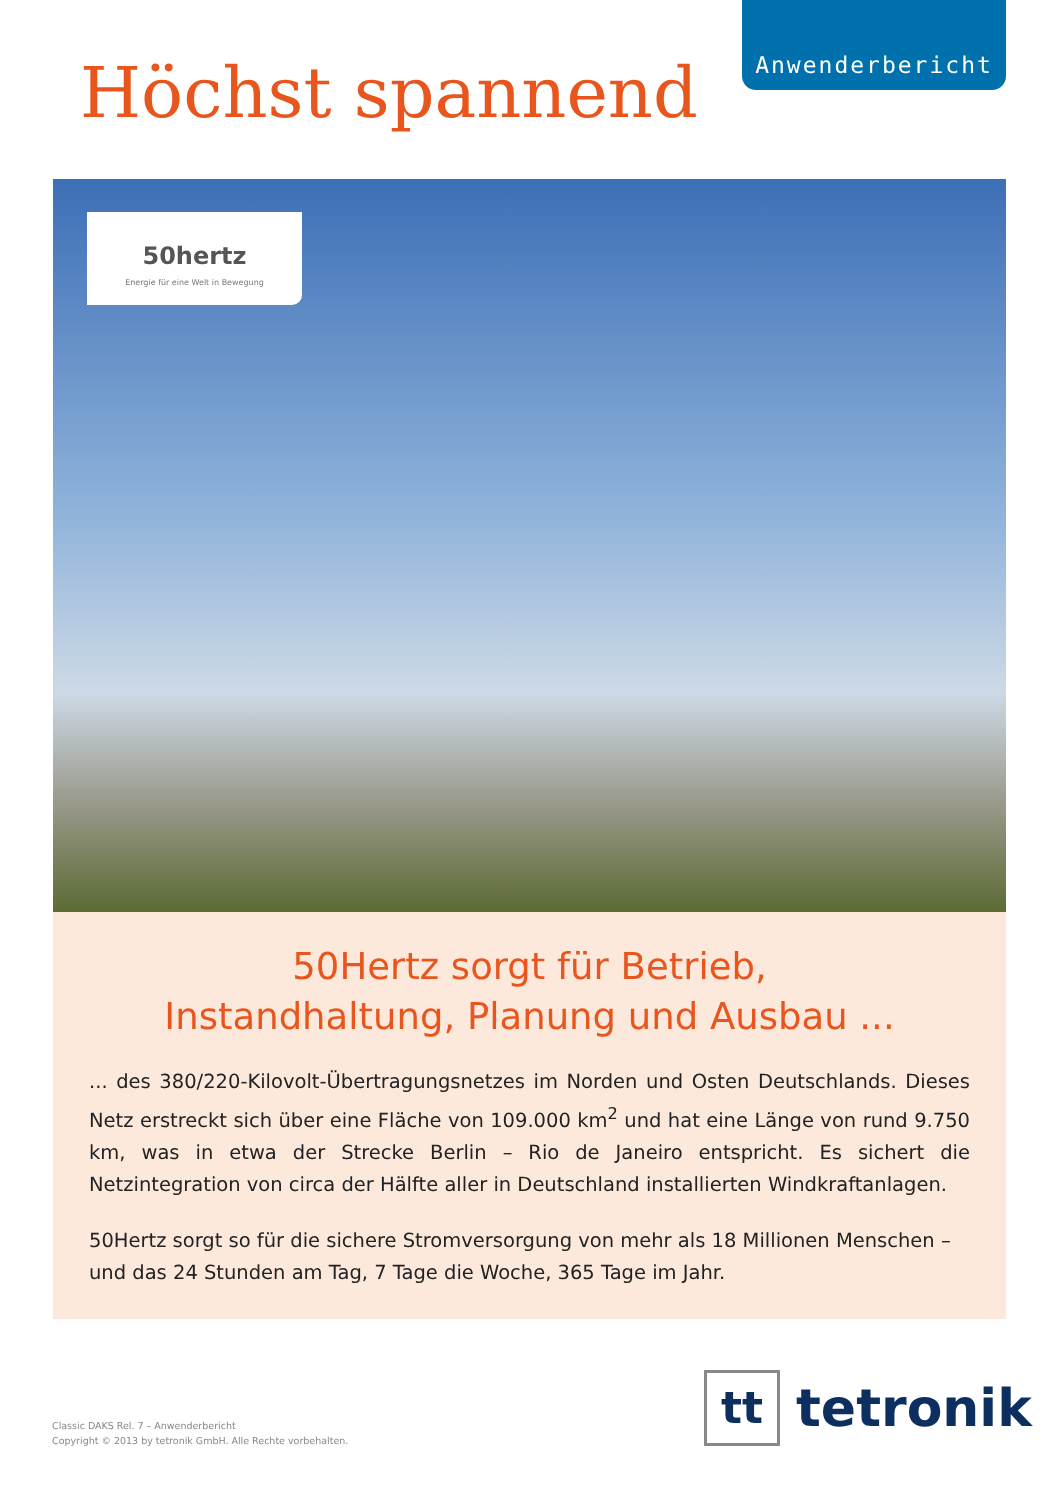Anwenderbericht
Höchst spannend
50hertz
Energie für eine Welt in Bewegung
50Hertz sorgt für Betrieb,
Instandhaltung, Planung und Ausbau ...
... des 380/220-Kilovolt-Übertragungsnetzes im Norden und Osten Deutschlands. Dieses Netz erstreckt sich über eine Fläche von 109.000 km<sup>2</sup> und hat eine Länge von rund 9.750 km, was in etwa der Strecke Berlin – Rio de Janeiro entspricht. Es sichert die Netzintegration von circa der Hälfte aller in Deutschland installierten Windkraftanlagen.
50Hertz sorgt so für die sichere Stromversorgung von mehr als 18 Millionen Menschen – und das 24 Stunden am Tag, 7 Tage die Woche, 365 Tage im Jahr.
Classic DAKS Rel. 7 – Anwenderbericht
Copyright © 2013 by tetronik GmbH. Alle Rechte vorbehalten.
tt
tetronik